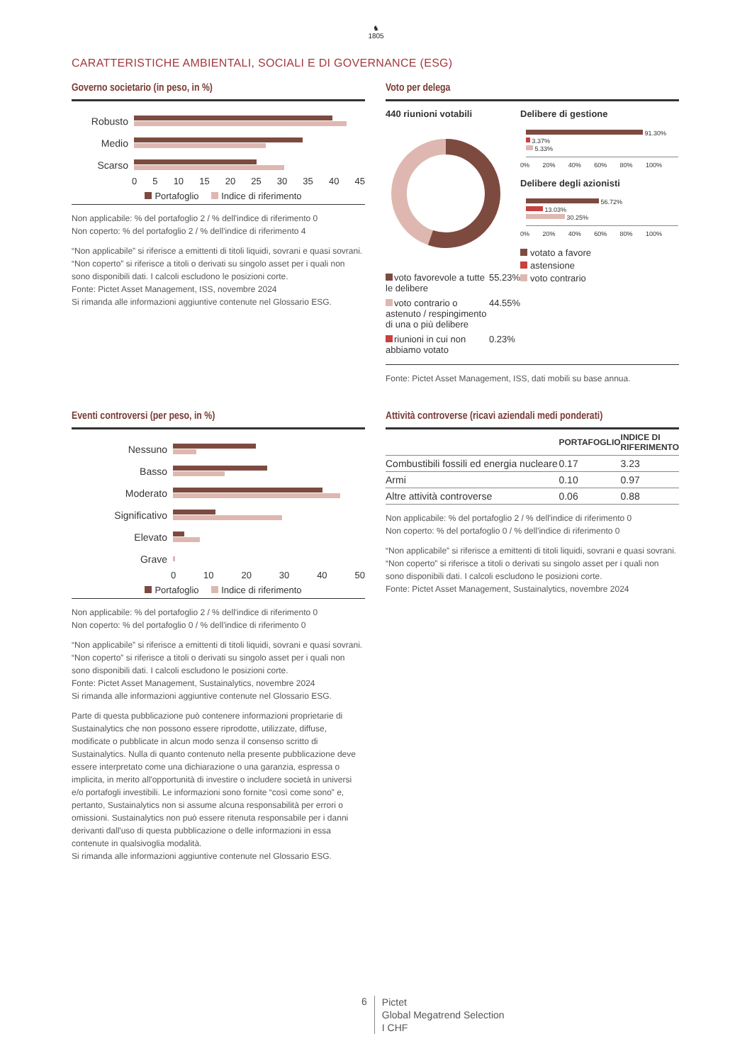♞
1805
CARATTERISTICHE AMBIENTALI, SOCIALI E DI GOVERNANCE (ESG)
Governo societario (in peso, in %)
Robusto
Medio
Scarso
0 5 10 15 20 25 30 35 40 45
Portafoglio Indice di riferimento
Non applicabile: % del portafoglio 2 / % dell'indice di riferimento 0
Non coperto: % del portafoglio 2 / % dell'indice di riferimento 4
“Non applicabile” si riferisce a emittenti di titoli liquidi, sovrani e quasi sovrani. “Non coperto” si riferisce a titoli o derivati su singolo asset per i quali non sono disponibili dati. I calcoli escludono le posizioni corte.
Fonte: Pictet Asset Management, ISS, novembre 2024
Si rimanda alle informazioni aggiuntive contenute nel Glossario ESG.
Voto per delega
440 riunioni votabili
| voto favorevole a tutte le delibere | 55.23% |
| voto contrario o astenuto / respingimento di una o più delibere | 44.55% |
| riunioni in cui non abbiamo votato | 0.23% |
Delibere di gestione
91.30%
3.37%
5.33%
0% 20% 40% 60% 80% 100%
Delibere degli azionisti
56.72%
13.03%
30.25%
0% 20% 40% 60% 80% 100%
votato a favore
astensione
voto contrario
Fonte: Pictet Asset Management, ISS, dati mobili su base annua.
Eventi controversi (per peso, in %)
Nessuno
Basso
Moderato
Significativo
Elevato
Grave
0 10 20 30 40 50
Portafoglio Indice di riferimento
Non applicabile: % del portafoglio 2 / % dell'indice di riferimento 0
Non coperto: % del portafoglio 0 / % dell'indice di riferimento 0
“Non applicabile” si riferisce a emittenti di titoli liquidi, sovrani e quasi sovrani. “Non coperto” si riferisce a titoli o derivati su singolo asset per i quali non sono disponibili dati. I calcoli escludono le posizioni corte.
Fonte: Pictet Asset Management, Sustainalytics, novembre 2024
Si rimanda alle informazioni aggiuntive contenute nel Glossario ESG.
Parte di questa pubblicazione può contenere informazioni proprietarie di Sustainalytics che non possono essere riprodotte, utilizzate, diffuse, modificate o pubblicate in alcun modo senza il consenso scritto di Sustainalytics. Nulla di quanto contenuto nella presente pubblicazione deve essere interpretato come una dichiarazione o una garanzia, espressa o implicita, in merito all'opportunità di investire o includere società in universi e/o portafogli investibili. Le informazioni sono fornite “così come sono” e, pertanto, Sustainalytics non si assume alcuna responsabilità per errori o omissioni. Sustainalytics non può essere ritenuta responsabile per i danni derivanti dall'uso di questa pubblicazione o delle informazioni in essa contenute in qualsivoglia modalità.
Si rimanda alle informazioni aggiuntive contenute nel Glossario ESG.
Attività controverse (ricavi aziendali medi ponderati)
| | PORTAFOGLIO | INDICE DI RIFERIMENTO |
| --- | --- | --- |
| Combustibili fossili ed energia nucleare | 0.17 | 3.23 |
| Armi | 0.10 | 0.97 |
| Altre attività controverse | 0.06 | 0.88 |
Non applicabile: % del portafoglio 2 / % dell'indice di riferimento 0
Non coperto: % del portafoglio 0 / % dell'indice di riferimento 0
“Non applicabile” si riferisce a emittenti di titoli liquidi, sovrani e quasi sovrani. “Non coperto” si riferisce a titoli o derivati su singolo asset per i quali non sono disponibili dati. I calcoli escludono le posizioni corte.
Fonte: Pictet Asset Management, Sustainalytics, novembre 2024
6
Pictet
Global Megatrend Selection
I CHF